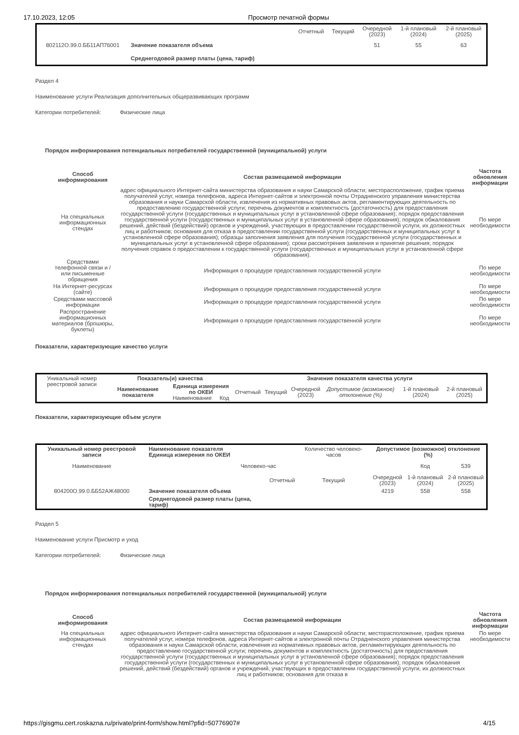17.10.2023, 12:05 Просмотр печатной формы
| | | Отчетный | Текущий | Очередной (2023) | 1-й плановый (2024) | 2-й плановый (2025) |
| 802112О.99.0.ББ11АП76001 | Значение показателя объема | | | 51 | 55 | 63 |
| | Среднегодовой размер платы (цена, тариф) | | | | | |
Раздел 4
Наименование услуги Реализация дополнительных общеразвивающих программ
Категории потребителей: Физические лица
Порядок информирования потенциальных потребителей государственной (муниципальной) услуги
| Способ информирования | Состав размещаемой информации | Частота обновления информации |
| --- | --- | --- |
| На специальных информационных стендах | адрес официального Интернет-сайта министерства образования и науки Самарской области; месторасположение, график приема получателей услуг, номера телефонов, адреса Интернет-сайтов и электронной почты Отрадненского управления министерства образования и науки Самарской области, извлечения из нормативных правовых актов, регламентирующих деятельность по предоставлению государственной услуги; перечень документов и комплектность (достаточность) для предоставления государственной услуги (государственных и муниципальных услуг в установленной сфере образования); порядок предоставления государственной услуги (государственных и муниципальных услуг в установленной сфере образования); порядок обжалования решений, действий (бездействий) органов и учреждений, участвующих в предоставлении государственной услуги, их должностных лиц и работников; основания для отказа в предоставлении государственной услуги (государственных и муниципальных услуг в установленной сфере образования); образцы заполнения заявления для получения государственной услуги (государственных и муниципальных услуг в установленной сфере образования); сроки рассмотрения заявления и принятие решения; порядок получения справок о предоставлении к государственной услуги (государственных и муниципальных услуг в установленной сфере образования). | По мере необходимости |
| Средствами телефонной связи и / или письменные обращения | Информация о процедуре предоставления государственной услуги | По мере необходимости |
| На Интернет-ресурсах (сайте) | Информация о процедуре предоставления государственной услуги | По мере необходимости |
| Средствами массовой информации | Информация о процедуре предоставления государственной услуги | По мере необходимости |
| Распространение информационных материалов (брошюры, буклеты) | Информация о процедуре предоставления государственной услуги | По мере необходимости |
Показатели, характеризующие качество услуги
| Уникальный номер реестровой записи | Показатель(и) качества | | Значение показателя качества услуги | | | | | |
| | Наименование показателя | Единица измерения по ОКЕИ Наименование Код | Отчетный | Текущий | Очередной (2023) | Допустимое (возможное) отклонение (%) | 1-й плановый (2024) | 2-й плановый (2025) |
Показатели, характеризующие объем услуги
| Уникальный номер реестровой записи | Наименование показателя Единица измерения по ОКЕИ | | Количество человеко-часов | Допустимое (возможное) отклонение (%) | | |
| Наименование | Человеко-час | | | | Код | 539 |
| | | Отчетный | Текущий | Очередной (2023) | 1-й плановый (2024) | 2-й плановый (2025) |
| 804200О.99.0.ББ52АЖ48000 | Значение показателя объема | | | 4219 | 558 | 558 |
| | Среднегодовой размер платы (цена, тариф) | | | | | |
Раздел 5
Наименование услуги Присмотр и уход
Категории потребителей: Физические лица
Порядок информирования потенциальных потребителей государственной (муниципальной) услуги
| Способ информирования | Состав размещаемой информации | Частота обновления информации |
| --- | --- | --- |
| На специальных информационных стендах | адрес официального Интернет-сайта министерства образования и науки Самарской области; месторасположение, график приема получателей услуг, номера телефонов, адреса Интернет-сайтов и электронной почты Отрадненского управления министерства образования и науки Самарской области, извлечения из нормативных правовых актов, регламентирующих деятельность по предоставлению государственной услуги; перечень документов и комплектность (достаточность) для предоставления государственной услуги (государственных и муниципальных услуг в установленной сфере образования); порядок предоставления государственной услуги (государственных и муниципальных услуг в установленной сфере образования); порядок обжалования решений, действий (бездействий) органов и учреждений, участвующих в предоставлении государственной услуги, их должностных лиц и работников; основания для отказа в | По мере необходимости |
https://gisgmu.cert.roskazna.ru/private/print-form/show.html?pfid=50776907# 4/15